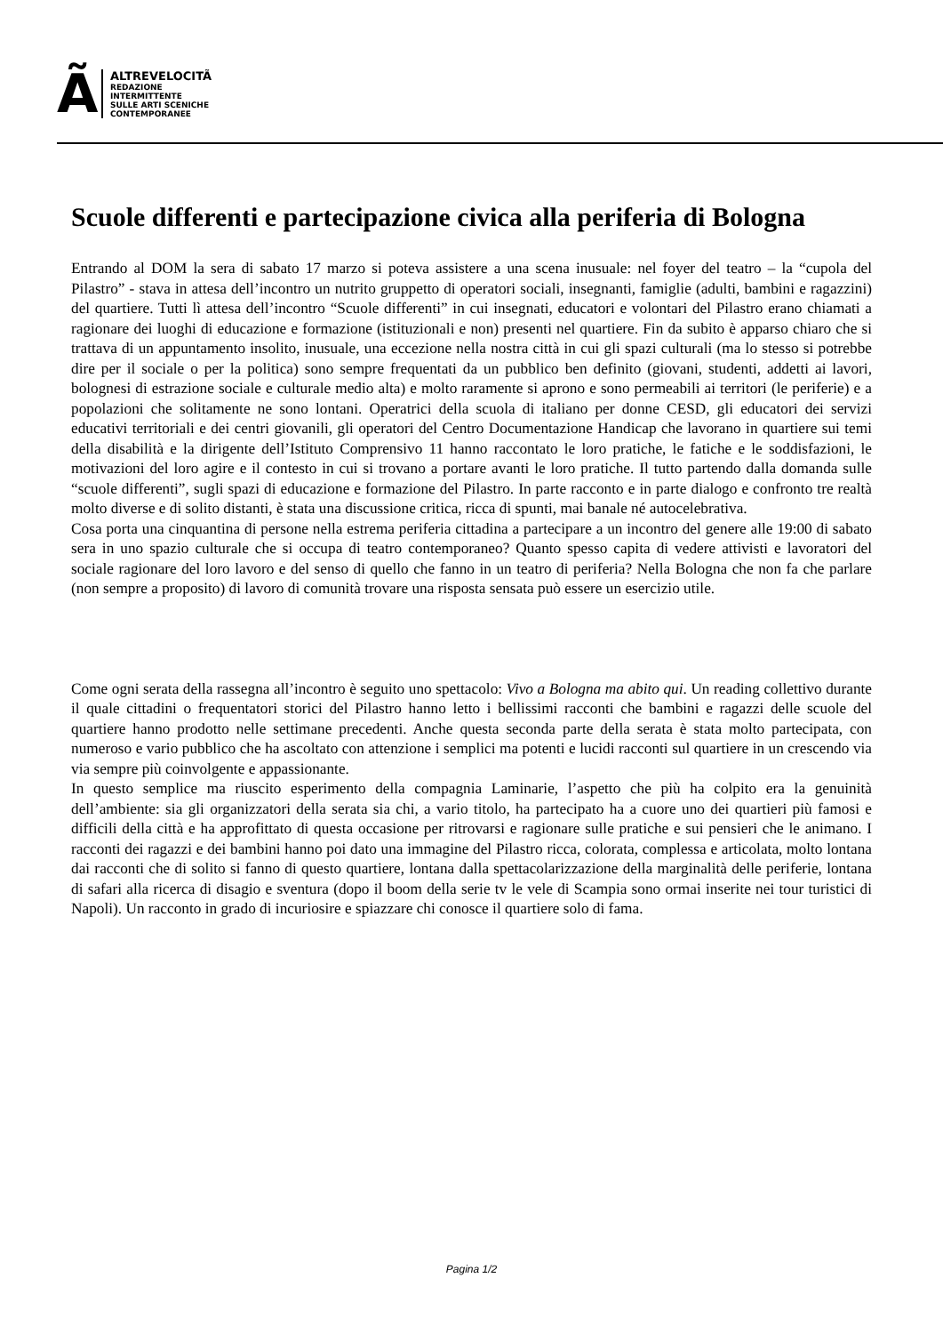Ã
ALTREVELOCITÃ
REDAZIONE
INTERMITTENTE
SULLE ARTI SCENICHE
CONTEMPORANEE
Scuole differenti e partecipazione civica alla periferia di Bologna
Entrando al DOM la sera di sabato 17 marzo si poteva assistere a una scena inusuale: nel foyer del teatro – la “cupola del Pilastro” - stava in attesa dell’incontro un nutrito gruppetto di operatori sociali, insegnanti, famiglie (adulti, bambini e ragazzini) del quartiere. Tutti lì attesa dell’incontro “Scuole differenti” in cui insegnati, educatori e volontari del Pilastro erano chiamati a ragionare dei luoghi di educazione e formazione (istituzionali e non) presenti nel quartiere. Fin da subito è apparso chiaro che si trattava di un appuntamento insolito, inusuale, una eccezione nella nostra città in cui gli spazi culturali (ma lo stesso si potrebbe dire per il sociale o per la politica) sono sempre frequentati da un pubblico ben definito (giovani, studenti, addetti ai lavori, bolognesi di estrazione sociale e culturale medio alta) e molto raramente si aprono e sono permeabili ai territori (le periferie) e a popolazioni che solitamente ne sono lontani. Operatrici della scuola di italiano per donne CESD, gli educatori dei servizi educativi territoriali e dei centri giovanili, gli operatori del Centro Documentazione Handicap che lavorano in quartiere sui temi della disabilità e la dirigente dell’Istituto Comprensivo 11 hanno raccontato le loro pratiche, le fatiche e le soddisfazioni, le motivazioni del loro agire e il contesto in cui si trovano a portare avanti le loro pratiche. Il tutto partendo dalla domanda sulle “scuole differenti”, sugli spazi di educazione e formazione del Pilastro. In parte racconto e in parte dialogo e confronto tre realtà molto diverse e di solito distanti, è stata una discussione critica, ricca di spunti, mai banale né autocelebrativa.
Cosa porta una cinquantina di persone nella estrema periferia cittadina a partecipare a un incontro del genere alle 19:00 di sabato sera in uno spazio culturale che si occupa di teatro contemporaneo? Quanto spesso capita di vedere attivisti e lavoratori del sociale ragionare del loro lavoro e del senso di quello che fanno in un teatro di periferia? Nella Bologna che non fa che parlare (non sempre a proposito) di lavoro di comunità trovare una risposta sensata può essere un esercizio utile.
Come ogni serata della rassegna all’incontro è seguito uno spettacolo: Vivo a Bologna ma abito qui. Un reading collettivo durante il quale cittadini o frequentatori storici del Pilastro hanno letto i bellissimi racconti che bambini e ragazzi delle scuole del quartiere hanno prodotto nelle settimane precedenti. Anche questa seconda parte della serata è stata molto partecipata, con numeroso e vario pubblico che ha ascoltato con attenzione i semplici ma potenti e lucidi racconti sul quartiere in un crescendo via via sempre più coinvolgente e appassionante.
In questo semplice ma riuscito esperimento della compagnia Laminarie, l’aspetto che più ha colpito era la genuinità dell’ambiente: sia gli organizzatori della serata sia chi, a vario titolo, ha partecipato ha a cuore uno dei quartieri più famosi e difficili della città e ha approfittato di questa occasione per ritrovarsi e ragionare sulle pratiche e sui pensieri che le animano. I racconti dei ragazzi e dei bambini hanno poi dato una immagine del Pilastro ricca, colorata, complessa e articolata, molto lontana dai racconti che di solito si fanno di questo quartiere, lontana dalla spettacolarizzazione della marginalità delle periferie, lontana di safari alla ricerca di disagio e sventura (dopo il boom della serie tv le vele di Scampia sono ormai inserite nei tour turistici di Napoli). Un racconto in grado di incuriosire e spiazzare chi conosce il quartiere solo di fama.
Pagina 1/2